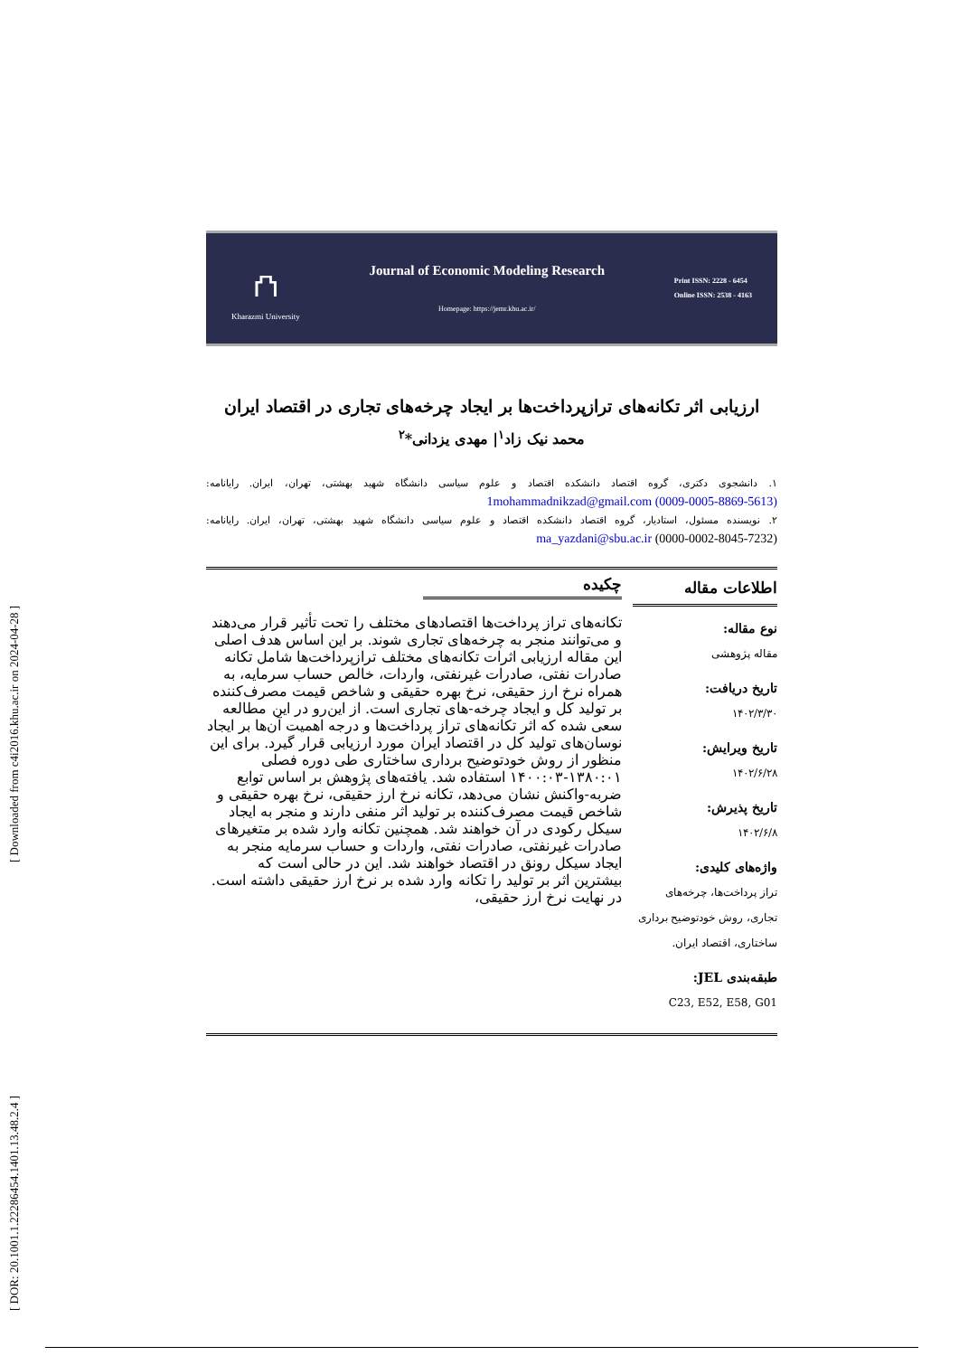[ DOR: 20.1001.1.22286454.1401.13.48.2.4 ] [ Downloaded from c4i2016.khu.ac.ir on 2024-04-28 ]
⛫
Kharazmi University
Journal of Economic Modeling Research
Homepage: https://jemr.khu.ac.ir/
Print ISSN: 2228 - 6454
Online ISSN: 2538 - 4163
ارزیابی اثر تکانه‌های ترازپرداخت‌ها بر ایجاد چرخه‌های تجاری در اقتصاد ایران
محمد نیک زاد<sup>۱</sup>| مهدی یزدانی*<sup>۲</sup>
۱. دانشجوی دکتری، گروه اقتصاد دانشکده اقتصاد و علوم سیاسی دانشگاه شهید بهشتی، تهران، ایران. رایانامه: 1mohammadnikzad@gmail.com (0009-0005-8869-5613)
۲. نویسنده مسئول، استادیار، گروه اقتصاد دانشکده اقتصاد و علوم سیاسی دانشگاه شهید بهشتی، تهران، ایران. رایانامه: ma_yazdani@sbu.ac.ir (0000-0002-8045-7232)
اطلاعات مقاله
نوع مقاله:
مقاله پژوهشی
تاریخ دریافت:
۱۴۰۲/۳/۳۰
تاریخ ویرایش:
۱۴۰۲/۶/۲۸
تاریخ پذیرش:
۱۴۰۲/۶/۸
واژه‌های کلیدی:
تراز پرداخت‌ها، چرخه‌های تجاری، روش خودتوضیح برداری ساختاری، اقتصاد ایران.
طبقه‌بندی JEL:
C23, E52, E58, G01
چکیده
تکانه‌های تراز پرداخت‌ها اقتصادهای مختلف را تحت تأثیر قرار می‌دهند و می‌توانند منجر به چرخه‌های تجاری شوند. بر این اساس هدف اصلی این مقاله ارزیابی اثرات تکانه‌های مختلف ترازپرداخت‌ها شامل تکانه صادرات نفتی، صادرات غیرنفتی، واردات، خالص حساب سرمایه، به همراه نرخ ارز حقیقی، نرخ بهره حقیقی و شاخص قیمت مصرف‌کننده بر تولید کل و ایجاد چرخه-های تجاری است. از این‌رو در این مطالعه سعی شده که اثر تکانه‌های تراز پرداخت‌ها و درجه اهمیت آن‌ها بر ایجاد نوسان‌های تولید کل در اقتصاد ایران مورد ارزیابی قرار گیرد. برای این منظور از روش خودتوضیح برداری ساختاری طی دوره فصلی ۱۳۸۰:۰۱-۱۴۰۰:۰۳ استفاده شد. یافته‌های پژوهش بر اساس توابع ضربه-واکنش نشان می‌دهد، تکانه نرخ ارز حقیقی، نرخ بهره حقیقی و شاخص قیمت مصرف‌کننده بر تولید اثر منفی دارند و منجر به ایجاد سیکل رکودی در آن خواهند شد. همچنین تکانه وارد شده بر متغیرهای صادرات غیرنفتی، صادرات نفتی، واردات و حساب سرمایه منجر به ایجاد سیکل رونق در اقتصاد خواهند شد. این در حالی است که بیشترین اثر بر تولید را تکانه وارد شده بر نرخ ارز حقیقی داشته است. در نهایت نرخ ارز حقیقی،